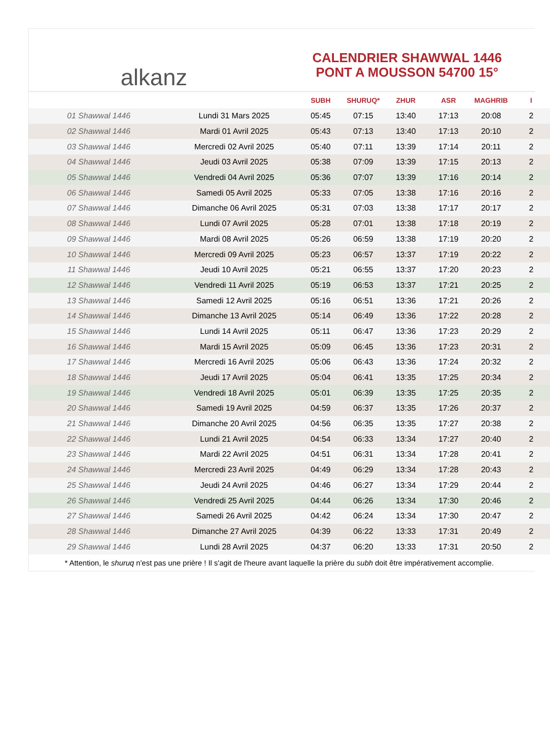alkanz
CALENDRIER SHAWWAL 1446
PONT A MOUSSON 54700 15°
| | | SUBH | SHURUQ* | ZHUR | ASR | MAGHRIB | I |
| --- | --- | --- | --- | --- | --- | --- | --- |
| 01 Shawwal 1446 | Lundi 31 Mars 2025 | 05:45 | 07:15 | 13:40 | 17:13 | 20:08 | 2 |
| 02 Shawwal 1446 | Mardi 01 Avril 2025 | 05:43 | 07:13 | 13:40 | 17:13 | 20:10 | 2 |
| 03 Shawwal 1446 | Mercredi 02 Avril 2025 | 05:40 | 07:11 | 13:39 | 17:14 | 20:11 | 2 |
| 04 Shawwal 1446 | Jeudi 03 Avril 2025 | 05:38 | 07:09 | 13:39 | 17:15 | 20:13 | 2 |
| 05 Shawwal 1446 | Vendredi 04 Avril 2025 | 05:36 | 07:07 | 13:39 | 17:16 | 20:14 | 2 |
| 06 Shawwal 1446 | Samedi 05 Avril 2025 | 05:33 | 07:05 | 13:38 | 17:16 | 20:16 | 2 |
| 07 Shawwal 1446 | Dimanche 06 Avril 2025 | 05:31 | 07:03 | 13:38 | 17:17 | 20:17 | 2 |
| 08 Shawwal 1446 | Lundi 07 Avril 2025 | 05:28 | 07:01 | 13:38 | 17:18 | 20:19 | 2 |
| 09 Shawwal 1446 | Mardi 08 Avril 2025 | 05:26 | 06:59 | 13:38 | 17:19 | 20:20 | 2 |
| 10 Shawwal 1446 | Mercredi 09 Avril 2025 | 05:23 | 06:57 | 13:37 | 17:19 | 20:22 | 2 |
| 11 Shawwal 1446 | Jeudi 10 Avril 2025 | 05:21 | 06:55 | 13:37 | 17:20 | 20:23 | 2 |
| 12 Shawwal 1446 | Vendredi 11 Avril 2025 | 05:19 | 06:53 | 13:37 | 17:21 | 20:25 | 2 |
| 13 Shawwal 1446 | Samedi 12 Avril 2025 | 05:16 | 06:51 | 13:36 | 17:21 | 20:26 | 2 |
| 14 Shawwal 1446 | Dimanche 13 Avril 2025 | 05:14 | 06:49 | 13:36 | 17:22 | 20:28 | 2 |
| 15 Shawwal 1446 | Lundi 14 Avril 2025 | 05:11 | 06:47 | 13:36 | 17:23 | 20:29 | 2 |
| 16 Shawwal 1446 | Mardi 15 Avril 2025 | 05:09 | 06:45 | 13:36 | 17:23 | 20:31 | 2 |
| 17 Shawwal 1446 | Mercredi 16 Avril 2025 | 05:06 | 06:43 | 13:36 | 17:24 | 20:32 | 2 |
| 18 Shawwal 1446 | Jeudi 17 Avril 2025 | 05:04 | 06:41 | 13:35 | 17:25 | 20:34 | 2 |
| 19 Shawwal 1446 | Vendredi 18 Avril 2025 | 05:01 | 06:39 | 13:35 | 17:25 | 20:35 | 2 |
| 20 Shawwal 1446 | Samedi 19 Avril 2025 | 04:59 | 06:37 | 13:35 | 17:26 | 20:37 | 2 |
| 21 Shawwal 1446 | Dimanche 20 Avril 2025 | 04:56 | 06:35 | 13:35 | 17:27 | 20:38 | 2 |
| 22 Shawwal 1446 | Lundi 21 Avril 2025 | 04:54 | 06:33 | 13:34 | 17:27 | 20:40 | 2 |
| 23 Shawwal 1446 | Mardi 22 Avril 2025 | 04:51 | 06:31 | 13:34 | 17:28 | 20:41 | 2 |
| 24 Shawwal 1446 | Mercredi 23 Avril 2025 | 04:49 | 06:29 | 13:34 | 17:28 | 20:43 | 2 |
| 25 Shawwal 1446 | Jeudi 24 Avril 2025 | 04:46 | 06:27 | 13:34 | 17:29 | 20:44 | 2 |
| 26 Shawwal 1446 | Vendredi 25 Avril 2025 | 04:44 | 06:26 | 13:34 | 17:30 | 20:46 | 2 |
| 27 Shawwal 1446 | Samedi 26 Avril 2025 | 04:42 | 06:24 | 13:34 | 17:30 | 20:47 | 2 |
| 28 Shawwal 1446 | Dimanche 27 Avril 2025 | 04:39 | 06:22 | 13:33 | 17:31 | 20:49 | 2 |
| 29 Shawwal 1446 | Lundi 28 Avril 2025 | 04:37 | 06:20 | 13:33 | 17:31 | 20:50 | 2 |
* Attention, le shuruq n'est pas une prière ! Il s'agit de l'heure avant laquelle la prière du subh doit être impérativement accomplie.